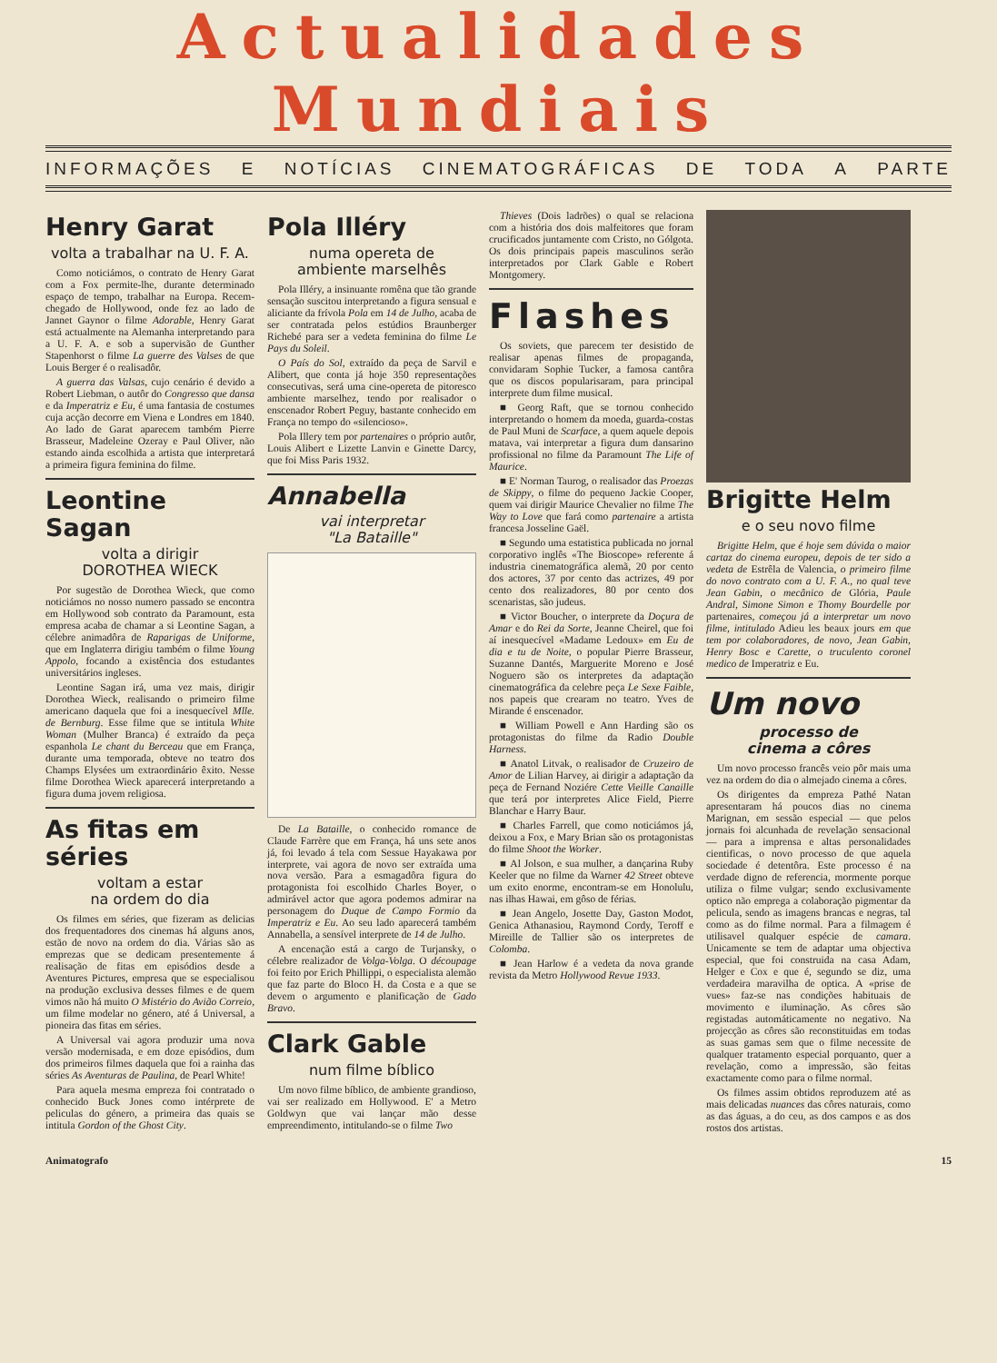Actualidades
Mundiais
INFORMAÇÕES E NOTÍCIAS CINEMATOGRÁFICAS DE TODA A PARTE
Henry Garat
volta a trabalhar na U. F. A.
Como noticiámos, o contrato de Henry Garat com a Fox permite-lhe, durante determinado espaço de tempo, trabalhar na Europa. Recem-chegado de Hollywood, onde fez ao lado de Jannet Gaynor o filme Adorable, Henry Garat está actualmente na Alemanha interpretando para a U. F. A. e sob a supervisão de Gunther Stapenhorst o filme La guerre des Valses de que Louis Berger é o realisadôr.
A guerra das Valsas, cujo cenário é devido a Robert Liebman, o autôr do Congresso que dansa e da Imperatriz e Eu, é uma fantasia de costumes cuja acção decorre em Viena e Londres em 1840. Ao lado de Garat aparecem também Pierre Brasseur, Madeleine Ozeray e Paul Oliver, não estando ainda escolhida a artista que interpretará a primeira figura feminina do filme.
Leontine Sagan
volta a dirigir
DOROTHEA WIECK
Por sugestão de Dorothea Wieck, que como noticiámos no nosso numero passado se encontra em Hollywood sob contrato da Paramount, esta empresa acaba de chamar a si Leontine Sagan, a célebre animadôra de Raparigas de Uniforme, que em Inglaterra dirigiu também o filme Young Appolo, focando a existência dos estudantes universitários ingleses.
Leontine Sagan irá, uma vez mais, dirigir Dorothea Wieck, realisando o primeiro filme americano daquela que foi a inesquecível Mlle. de Bernburg. Esse filme que se intitula White Woman (Mulher Branca) é extraído da peça espanhola Le chant du Berceau que em França, durante uma temporada, obteve no teatro dos Champs Elysées um extraordinário êxito. Nesse filme Dorothea Wieck aparecerá interpretando a figura duma jovem religiosa.
As fitas em séries
voltam a estar
na ordem do dia
Os filmes em séries, que fizeram as delicias dos frequentadores dos cinemas há alguns anos, estão de novo na ordem do dia. Várias são as emprezas que se dedicam presentemente á realisação de fitas em episódios desde a Aventures Pictures, empresa que se especialisou na produção exclusiva desses filmes e de quem vimos não há muito O Mistério do Avião Correio, um filme modelar no género, até á Universal, a pioneira das fitas em séries.
A Universal vai agora produzir uma nova versão modernisada, e em doze episódios, dum dos primeiros filmes daquela que foi a rainha das séries As Aventuras de Paulina, de Pearl White!
Para aquela mesma empreza foi contratado o conhecido Buck Jones como intérprete de peliculas do género, a primeira das quais se intitula Gordon of the Ghost City.
Pola Illéry
numa opereta de
ambiente marselhês
Pola Illéry, a insinuante romêna que tão grande sensação suscitou interpretando a figura sensual e aliciante da frívola Pola em 14 de Julho, acaba de ser contratada pelos estúdios Braunberger Richebé para ser a vedeta feminina do filme Le Pays du Soleil.
O País do Sol, extraído da peça de Sarvil e Alibert, que conta já hoje 350 representações consecutivas, será uma cine-opereta de pitoresco ambiente marselhez, tendo por realisador o enscenador Robert Peguy, bastante conhecido em França no tempo do «silencioso».
Pola Illery tem por partenaires o próprio autôr, Louis Alibert e Lizette Lanvin e Ginette Darcy, que foi Miss Paris 1932.
Annabella
vai interpretar
"La Bataille"
De La Bataille, o conhecido romance de Claude Farrère que em França, há uns sete anos já, foi levado á tela com Sessue Hayakawa por interprete, vai agora de novo ser extraída uma nova versão. Para a esmagadôra figura do protagonista foi escolhido Charles Boyer, o admirável actor que agora podemos admirar na personagem do Duque de Campo Formio da Imperatriz e Eu. Ao seu lado aparecerá também Annabella, a sensível interprete de 14 de Julho.
A encenação está a cargo de Turjansky, o célebre realizador de Volga-Volga. O découpage foi feito por Erich Phillippi, o especialista alemão que faz parte do Bloco H. da Costa e a que se devem o argumento e planificação de Gado Bravo.
Clark Gable
num filme bíblico
Um novo filme bíblico, de ambiente grandioso, vai ser realizado em Hollywood. E' a Metro Goldwyn que vai lançar mão desse empreendimento, intitulando-se o filme Two
Thieves (Dois ladrões) o qual se relaciona com a história dos dois malfeitores que foram crucificados juntamente com Cristo, no Gólgota. Os dois principais papeis masculinos serão interpretados por Clark Gable e Robert Montgomery.
Flashes
Os soviets, que parecem ter desistido de realisar apenas filmes de propaganda, convidaram Sophie Tucker, a famosa cantôra que os discos popularisaram, para principal interprete dum filme musical.
■ Georg Raft, que se tornou conhecido interpretando o homem da moeda, guarda-costas de Paul Muni de Scarface, a quem aquele depois matava, vai interpretar a figura dum dansarino profissional no filme da Paramount The Life of Maurice.
■ E' Norman Taurog, o realisador das Proezas de Skippy, o filme do pequeno Jackie Cooper, quem vai dirigir Maurice Chevalier no filme The Way to Love que fará como partenaire a artista francesa Josseline Gaël.
■ Segundo uma estatistica publicada no jornal corporativo inglês «The Bioscope» referente á industria cinematográfica alemã, 20 por cento dos actores, 37 por cento das actrizes, 49 por cento dos realizadores, 80 por cento dos scenaristas, são judeus.
■ Victor Boucher, o interprete da Doçura de Amar e do Rei da Sorte, Jeanne Cheirel, que foi aí inesquecível «Madame Ledoux» em Eu de dia e tu de Noite, o popular Pierre Brasseur, Suzanne Dantés, Marguerite Moreno e José Noguero são os interpretes da adaptação cinematográfica da celebre peça Le Sexe Faible, nos papeis que crearam no teatro. Yves de Mirande é enscenador.
■ William Powell e Ann Harding são os protagonistas do filme da Radio Double Harness.
■ Anatol Litvak, o realisador de Cruzeiro de Amor de Lilian Harvey, ai dirigir a adaptação da peça de Fernand Noziére Cette Vieille Canaille que terá por interpretes Alice Field, Pierre Blanchar e Harry Baur.
■ Charles Farrell, que como noticiámos já, deixou a Fox, e Mary Brian são os protagonistas do filme Shoot the Worker.
■ Al Jolson, e sua mulher, a dançarina Ruby Keeler que no filme da Warner 42 Street obteve um exito enorme, encontram-se em Honolulu, nas ilhas Hawai, em gôso de férias.
■ Jean Angelo, Josette Day, Gaston Modot, Genica Athanasiou, Raymond Cordy, Teroff e Mireille de Tallier são os interpretes de Colomba.
■ Jean Harlow é a vedeta da nova grande revista da Metro Hollywood Revue 1933.
Brigitte Helm
e o seu novo filme
Brigitte Helm, que é hoje sem dúvida o maior cartaz do cinema europeu, depois de ter sido a vedeta de Estrêla de Valencia, o primeiro filme do novo contrato com a U. F. A., no qual teve Jean Gabin, o mecânico de Glória, Paule Andral, Simone Simon e Thomy Bourdelle por partenaires, começou já a interpretar um novo filme, intitulado Adieu les beaux jours em que tem por colaboradores, de novo, Jean Gabin, Henry Bosc e Carette, o truculento coronel medico de Imperatriz e Eu.
Um novo
processo de
cinema a côres
Um novo processo francês veio pôr mais uma vez na ordem do dia o almejado cinema a côres.
Os dirigentes da empreza Pathé Natan apresentaram há poucos dias no cinema Marignan, em sessão especial — que pelos jornais foi alcunhada de revelação sensacional — para a imprensa e altas personalidades cientificas, o novo processo de que aquela sociedade é detentôra. Este processo é na verdade digno de referencia, mormente porque utiliza o filme vulgar; sendo exclusivamente optico não emprega a colaboração pigmentar da pelicula, sendo as imagens brancas e negras, tal como as do filme normal. Para a filmagem é utilisavel qualquer espécie de camara. Unicamente se tem de adaptar uma objectiva especial, que foi construida na casa Adam, Helger e Cox e que é, segundo se diz, uma verdadeira maravilha de optica. A «prise de vues» faz-se nas condições habituais de movimento e iluminação. As côres são registadas automáticamente no negativo. Na projecção as côres são reconstituidas em todas as suas gamas sem que o filme necessite de qualquer tratamento especial porquanto, quer a revelação, como a impressão, são feitas exactamente como para o filme normal.
Os filmes assim obtidos reproduzem até as mais delicadas nuances das côres naturais, como as das águas, a do ceu, as dos campos e as dos rostos dos artistas.
Animatografo 15